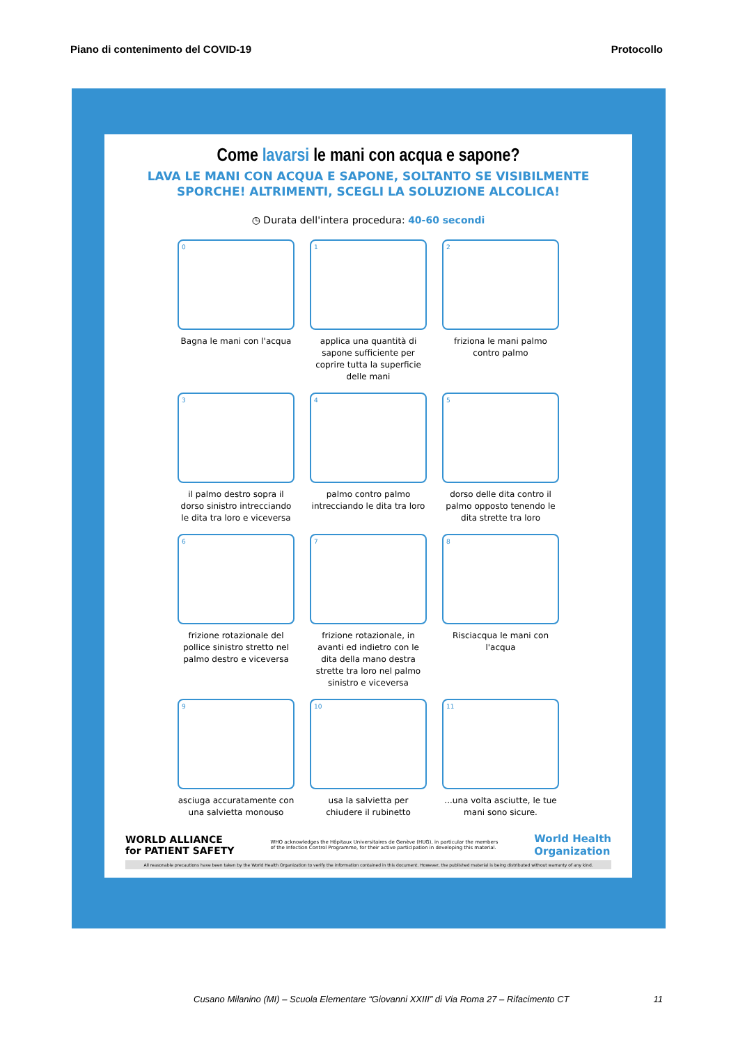Piano di contenimento del COVID-19 Protocollo
Come lavarsi le mani con acqua e sapone?
LAVA LE MANI CON ACQUA E SAPONE, SOLTANTO SE VISIBILMENTE
SPORCHE! ALTRIMENTI, SCEGLI LA SOLUZIONE ALCOLICA!
◷ Durata dell'intera procedura: 40-60 secondi
0
Bagna le mani con l'acqua
1
applica una quantità di sapone sufficiente per coprire tutta la superficie delle mani
2
friziona le mani palmo contro palmo
3
il palmo destro sopra il dorso sinistro intrecciando le dita tra loro e viceversa
4
palmo contro palmo intrecciando le dita tra loro
5
dorso delle dita contro il palmo opposto tenendo le dita strette tra loro
6
frizione rotazionale del pollice sinistro stretto nel palmo destro e viceversa
7
frizione rotazionale, in avanti ed indietro con le dita della mano destra strette tra loro nel palmo sinistro e viceversa
8
Risciacqua le mani con l'acqua
9
asciuga accuratamente con una salvietta monouso
10
usa la salvietta per chiudere il rubinetto
11
...una volta asciutte, le tue mani sono sicure.
WORLD ALLIANCE
for PATIENT SAFETY WHO acknowledges the Hôpitaux Universitaires de Genève (HUG), in particular the members
of the Infection Control Programme, for their active participation in developing this material. World Health
Organization
All reasonable precautions have been taken by the World Health Organization to verify the information contained in this document. However, the published material is being distributed without warranty of any kind.
Cusano Milanino (MI) – Scuola Elementare “Giovanni XXIII” di Via Roma 27 – Rifacimento CT 11